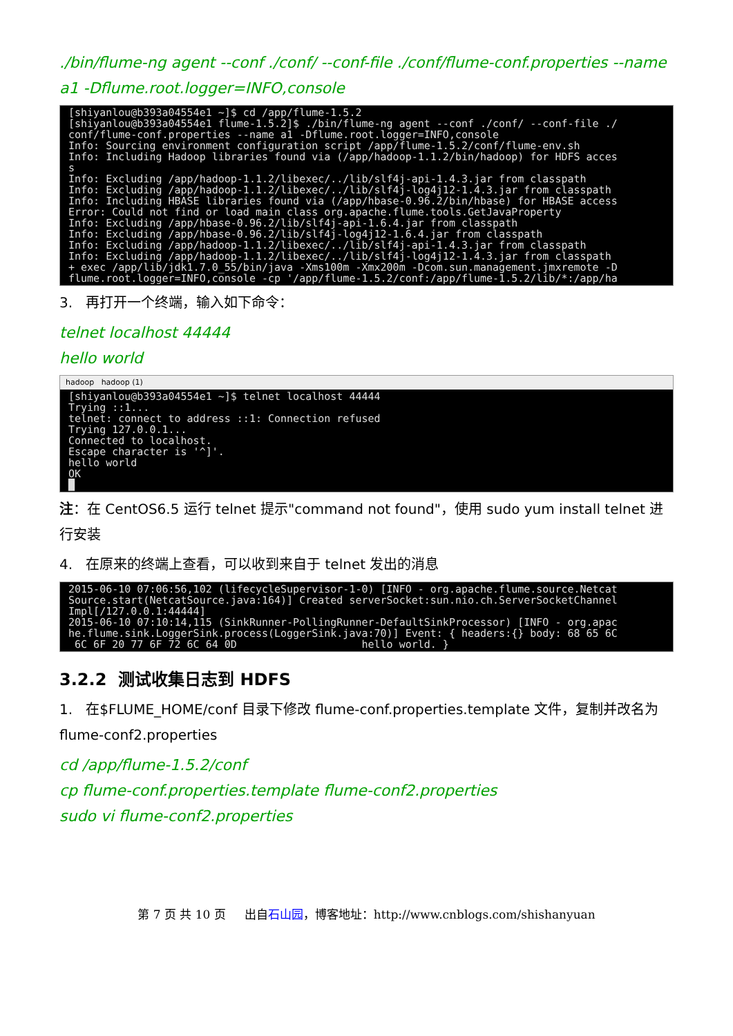./bin/flume-ng agent --conf ./conf/ --conf-file ./conf/flume-conf.properties --name a1 -Dflume.root.logger=INFO,console
[shiyanlou@b393a04554e1 ~]$ cd /app/flume-1.5.2 [shiyanlou@b393a04554e1 flume-1.5.2]$ ./bin/flume-ng agent --conf ./conf/ --conf-file ./ conf/flume-conf.properties --name a1 -Dflume.root.logger=INFO,console Info: Sourcing environment configuration script /app/flume-1.5.2/conf/flume-env.sh Info: Including Hadoop libraries found via (/app/hadoop-1.1.2/bin/hadoop) for HDFS acces s Info: Excluding /app/hadoop-1.1.2/libexec/../lib/slf4j-api-1.4.3.jar from classpath Info: Excluding /app/hadoop-1.1.2/libexec/../lib/slf4j-log4j12-1.4.3.jar from classpath Info: Including HBASE libraries found via (/app/hbase-0.96.2/bin/hbase) for HBASE access Error: Could not find or load main class org.apache.flume.tools.GetJavaProperty Info: Excluding /app/hbase-0.96.2/lib/slf4j-api-1.6.4.jar from classpath Info: Excluding /app/hbase-0.96.2/lib/slf4j-log4j12-1.6.4.jar from classpath Info: Excluding /app/hadoop-1.1.2/libexec/../lib/slf4j-api-1.4.3.jar from classpath Info: Excluding /app/hadoop-1.1.2/libexec/../lib/slf4j-log4j12-1.4.3.jar from classpath + exec /app/lib/jdk1.7.0_55/bin/java -Xms100m -Xmx200m -Dcom.sun.management.jmxremote -D flume.root.logger=INFO,console -cp '/app/flume-1.5.2/conf:/app/flume-1.5.2/lib/*:/app/ha
3. 再打开一个终端，输入如下命令：
telnet localhost 44444
hello world
hadoop hadoop (1)
[shiyanlou@b393a04554e1 ~]$ telnet localhost 44444 Trying ::1... telnet: connect to address ::1: Connection refused Trying 127.0.0.1... Connected to localhost. Escape character is '^]'. hello world OK █
注：在 CentOS6.5 运行 telnet 提示"command not found"，使用 sudo yum install telnet 进行安装
4. 在原来的终端上查看，可以收到来自于 telnet 发出的消息
2015-06-10 07:06:56,102 (lifecycleSupervisor-1-0) [INFO - org.apache.flume.source.Netcat Source.start(NetcatSource.java:164)] Created serverSocket:sun.nio.ch.ServerSocketChannel Impl[/127.0.0.1:44444] 2015-06-10 07:10:14,115 (SinkRunner-PollingRunner-DefaultSinkProcessor) [INFO - org.apac he.flume.sink.LoggerSink.process(LoggerSink.java:70)] Event: { headers:{} body: 68 65 6C 6C 6F 20 77 6F 72 6C 64 0D hello world. }
3.2.2 测试收集日志到 HDFS
1. 在$FLUME_HOME/conf 目录下修改 flume-conf.properties.template 文件，复制并改名为 flume-conf2.properties
cd /app/flume-1.5.2/conf
cp flume-conf.properties.template flume-conf2.properties
sudo vi flume-conf2.properties
第 7 页 共 10 页 出自石山园，博客地址：http://www.cnblogs.com/shishanyuan